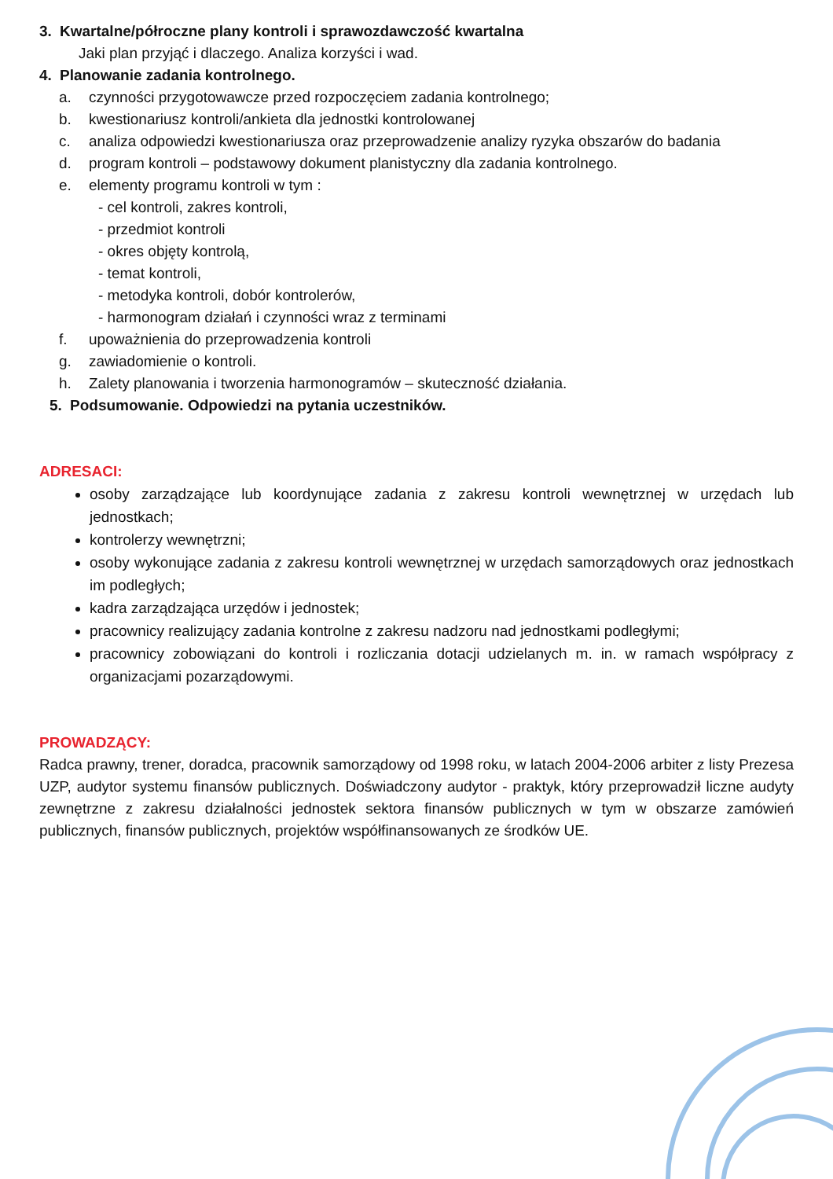3. Kwartalne/półroczne plany kontroli i sprawozdawczość kwartalna
Jaki plan przyjąć i dlaczego. Analiza korzyści i wad.
4. Planowanie zadania kontrolnego.
a. czynności przygotowawcze przed rozpoczęciem zadania kontrolnego;
b. kwestionariusz kontroli/ankieta dla jednostki kontrolowanej
c. analiza odpowiedzi kwestionariusza oraz przeprowadzenie analizy ryzyka obszarów do badania
d. program kontroli – podstawowy dokument planistyczny dla zadania kontrolnego.
e. elementy programu kontroli w tym :
- cel kontroli, zakres kontroli,
- przedmiot kontroli
- okres objęty kontrolą,
- temat kontroli,
- metodyka kontroli, dobór kontrolerów,
- harmonogram działań i czynności wraz z terminami
f. upoważnienia do przeprowadzenia kontroli
g. zawiadomienie o kontroli.
h. Zalety planowania i tworzenia harmonogramów – skuteczność działania.
5. Podsumowanie. Odpowiedzi na pytania uczestników.
ADRESACI:
osoby zarządzające lub koordynujące zadania z zakresu kontroli wewnętrznej w urzędach lub jednostkach;
kontrolerzy wewnętrzni;
osoby wykonujące zadania z zakresu kontroli wewnętrznej w urzędach samorządowych oraz jednostkach im podległych;
kadra zarządzająca urzędów i jednostek;
pracownicy realizujący zadania kontrolne z zakresu nadzoru nad jednostkami podległymi;
pracownicy zobowiązani do kontroli i rozliczania dotacji udzielanych m. in. w ramach współpracy z organizacjami pozarządowymi.
PROWADZĄCY:
Radca prawny, trener, doradca, pracownik samorządowy od 1998 roku, w latach 2004-2006 arbiter z listy Prezesa UZP, audytor systemu finansów publicznych. Doświadczony audytor - praktyk, który przeprowadził liczne audyty zewnętrzne z zakresu działalności jednostek sektora finansów publicznych w tym w obszarze zamówień publicznych, finansów publicznych, projektów współfinansowanych ze środków UE.